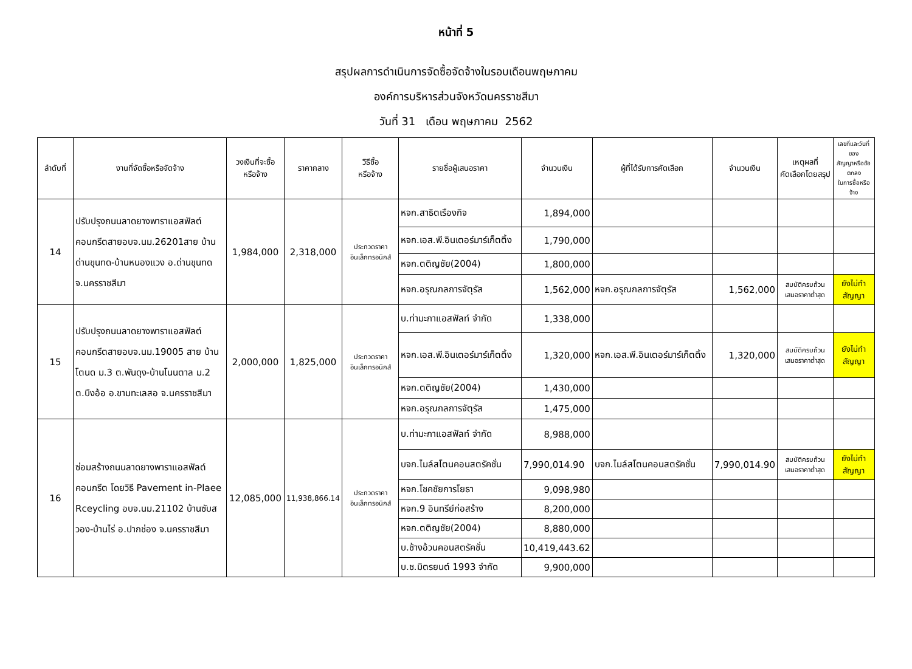หน้าที่ 5
สรุปผลการดำเนินการจัดซื้อจัดจ้างในรอบเดือนพฤษภาคม
องค์การบริหารส่วนจังหวัดนครราชสีมา
วันที่ 31 เดือน พฤษภาคม 2562
| ลำดับที่ | งานที่จัดซื้อหรือจัดจ้าง | วงเงินที่จะซื้อ หรือจ้าง | ราคากลาง | วิธีซื้อ หรือจ้าง | รายชื่อผู้เสนอราคา | จำนวนเงิน | ผู้ที่ได้รับการคัดเลือก | จำนวนเงิน | เหตุผลที่ คัดเลือกโดยสรุป | เลขที่และวันที่ของ สัญญาหรือข้อตกลง ในการซื้อหรือจ้าง |
| --- | --- | --- | --- | --- | --- | --- | --- | --- | --- | --- |
| 14 | ปรับปรุงถนนลาดยางพาราแอสฟัลต์คอนกรีตสายอบจ.นม.26201สาย บ้านด่านขุนทด-บ้านหนองแวง อ.ด่านขุนทด จ.นครราชสีมา | 1,984,000 | 2,318,000 | ประกวดราคา อินเล็กทรอนิกส์ | หจก.สาธิตเรืองกิจ | 1,894,000 | | | | |
| | | | | | หจก.เอส.พี.อินเตอร์มาร์เก็ตติ้ง | 1,790,000 | | | | |
| | | | | | หจก.ตติญชัย(2004) | 1,800,000 | | | | |
| | | | | | หจก.อรุณกลการจัตุรัส | 1,562,000 | หจก.อรุณกลการจัตุรัส | 1,562,000 | สมบัติครบถ้วน เสนอราคาต่ำสุด | ยังไม่ทำสัญญา |
| 15 | ปรับปรุงถนนลาดยางพาราแอสฟัลต์คอนกรีตสายอบจ.นม.19005 สาย บ้านโตนด ม.3 ต.พันดุง-บ้านโนนตาล ม.2 ต.บึงอ้อ อ.ขามทะเลสอ จ.นครราชสีมา | 2,000,000 | 1,825,000 | ประกวดราคา อินเล็กทรอนิกส์ | บ.ท่ามะกาแอสฟัลท์ จำกัด | 1,338,000 | | | | |
| | | | | | หจก.เอส.พี.อินเตอร์มาร์เก็ตติ้ง | 1,320,000 | หจก.เอส.พี.อินเตอร์มาร์เก็ตติ้ง | 1,320,000 | สมบัติครบถ้วน เสนอราคาต่ำสุด | ยังไม่ทำสัญญา |
| | | | | | หจก.ตติญชัย(2004) | 1,430,000 | | | | |
| | | | | | หจก.อรุณกลการจัตุรัส | 1,475,000 | | | | |
| 16 | ซ่อมสร้างถนนลาดยางพาราแอสฟัลต์คอนกรีต โดยวิธี Pavement in-Plaee Rceycling อบจ.นม.21102 บ้านซับสวอง-บ้านไร่ อ.ปากช่อง จ.นครราชสีมา | 12,085,000 | 11,938,866.14 | ประกวดราคา อินเล็กทรอนิกส์ | บ.ท่ามะกาแอสฟัลท์ จำกัด | 8,988,000 | | | | |
| | | | | | บจก.ไมล์สโตนคอนสตรัคชั่น | 7,990,014.90 | บจก.ไมล์สโตนคอนสตรัคชั่น | 7,990,014.90 | สมบัติครบถ้วน เสนอราคาต่ำสุด | ยังไม่ทำสัญญา |
| | | | | | หจก.โชคชัยการโยธา | 9,098,980 | | | | |
| | | | | | หจก.9 อินทรีย์ก่อสร้าง | 8,200,000 | | | | |
| | | | | | หจก.ตติญชัย(2004) | 8,880,000 | | | | |
| | | | | | บ.ช้างอ้วนคอนสตรัคชั่น | 10,419,443.62 | | | | |
| | | | | | บ.ช.มิตรยนต์ 1993 จำกัด | 9,900,000 | | | | |